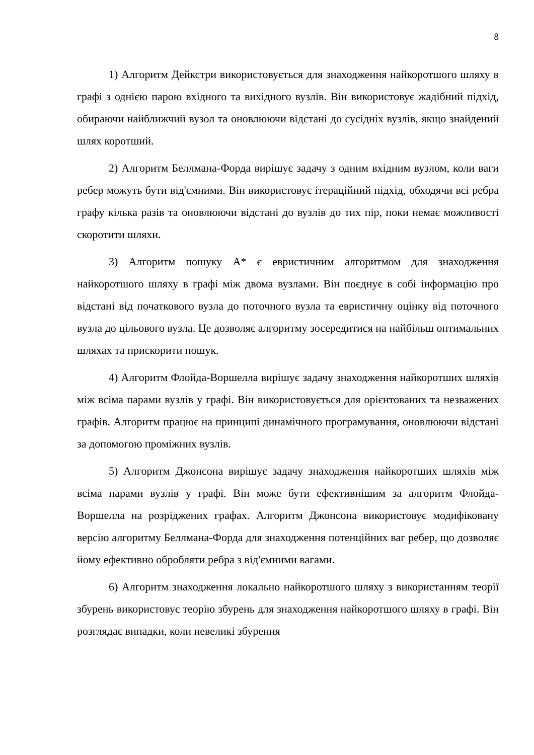8
1) Алгоритм Дейкстри використовується для знаходження найкоротшого шляху в графі з однією парою вхідного та вихідного вузлів. Він використовує жадібний підхід, обираючи найближчий вузол та оновлюючи відстані до сусідніх вузлів, якщо знайдений шлях коротший.
2) Алгоритм Беллмана-Форда вирішує задачу з одним вхідним вузлом, коли ваги ребер можуть бути від'ємними. Він використовує ітераційний підхід, обходячи всі ребра графу кілька разів та оновлюючи відстані до вузлів до тих пір, поки немає можливості скоротити шляхи.
3) Алгоритм пошуку A* є евристичним алгоритмом для знаходження найкоротшого шляху в графі між двома вузлами. Він поєднує в собі інформацію про відстані від початкового вузла до поточного вузла та евристичну оцінку від поточного вузла до цільового вузла. Це дозволяє алгоритму зосередитися на найбільш оптимальних шляхах та прискорити пошук.
4) Алгоритм Флойда-Воршелла вирішує задачу знаходження найкоротших шляхів між всіма парами вузлів у графі. Він використовується для орієнтованих та незважених графів. Алгоритм працює на принципі динамічного програмування, оновлюючи відстані за допомогою проміжних вузлів.
5) Алгоритм Джонсона вирішує задачу знаходження найкоротших шляхів між всіма парами вузлів у графі. Він може бути ефективнішим за алгоритм Флойда-Воршелла на розріджених графах. Алгоритм Джонсона використовує модифіковану версію алгоритму Беллмана-Форда для знаходження потенційних ваг ребер, що дозволяє йому ефективно обробляти ребра з від'ємними вагами.
6) Алгоритм знаходження локально найкоротшого шляху з використанням теорії збурень використовує теорію збурень для знаходження найкоротшого шляху в графі. Він розглядає випадки, коли невеликі збурення